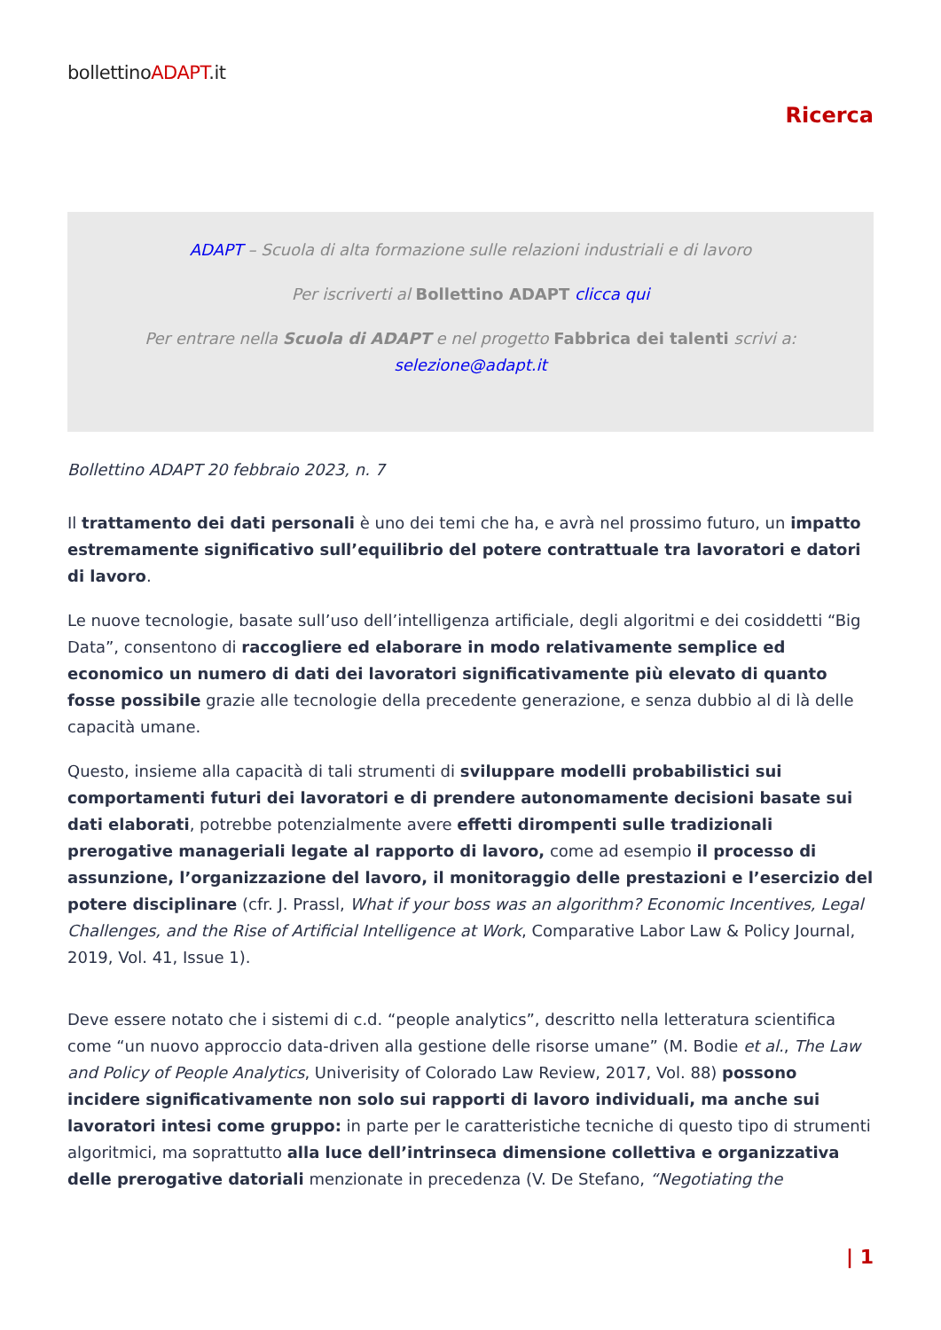bollettinoADAPT.it
Ricerca
ADAPT – Scuola di alta formazione sulle relazioni industriali e di lavoro
Per iscriverti al Bollettino ADAPT clicca qui
Per entrare nella Scuola di ADAPT e nel progetto Fabbrica dei talenti scrivi a:
selezione@adapt.it
Bollettino ADAPT 20 febbraio 2023, n. 7
Il trattamento dei dati personali è uno dei temi che ha, e avrà nel prossimo futuro, un impatto estremamente significativo sull’equilibrio del potere contrattuale tra lavoratori e datori di lavoro.
Le nuove tecnologie, basate sull’uso dell’intelligenza artificiale, degli algoritmi e dei cosiddetti “Big Data”, consentono di raccogliere ed elaborare in modo relativamente semplice ed economico un numero di dati dei lavoratori significativamente più elevato di quanto fosse possibile grazie alle tecnologie della precedente generazione, e senza dubbio al di là delle capacità umane.
Questo, insieme alla capacità di tali strumenti di sviluppare modelli probabilistici sui comportamenti futuri dei lavoratori e di prendere autonomamente decisioni basate sui dati elaborati, potrebbe potenzialmente avere effetti dirompenti sulle tradizionali prerogative manageriali legate al rapporto di lavoro, come ad esempio il processo di assunzione, l’organizzazione del lavoro, il monitoraggio delle prestazioni e l’esercizio del potere disciplinare (cfr. J. Prassl, What if your boss was an algorithm? Economic Incentives, Legal Challenges, and the Rise of Artificial Intelligence at Work, Comparative Labor Law & Policy Journal, 2019, Vol. 41, Issue 1).
Deve essere notato che i sistemi di c.d. “people analytics”, descritto nella letteratura scientifica come “un nuovo approccio data-driven alla gestione delle risorse umane” (M. Bodie et al., The Law and Policy of People Analytics, Univerisity of Colorado Law Review, 2017, Vol. 88) possono incidere significativamente non solo sui rapporti di lavoro individuali, ma anche sui lavoratori intesi come gruppo: in parte per le caratteristiche tecniche di questo tipo di strumenti algoritmici, ma soprattutto alla luce dell’intrinseca dimensione collettiva e organizzativa delle prerogative datoriali menzionate in precedenza (V. De Stefano, “Negotiating the
| 1